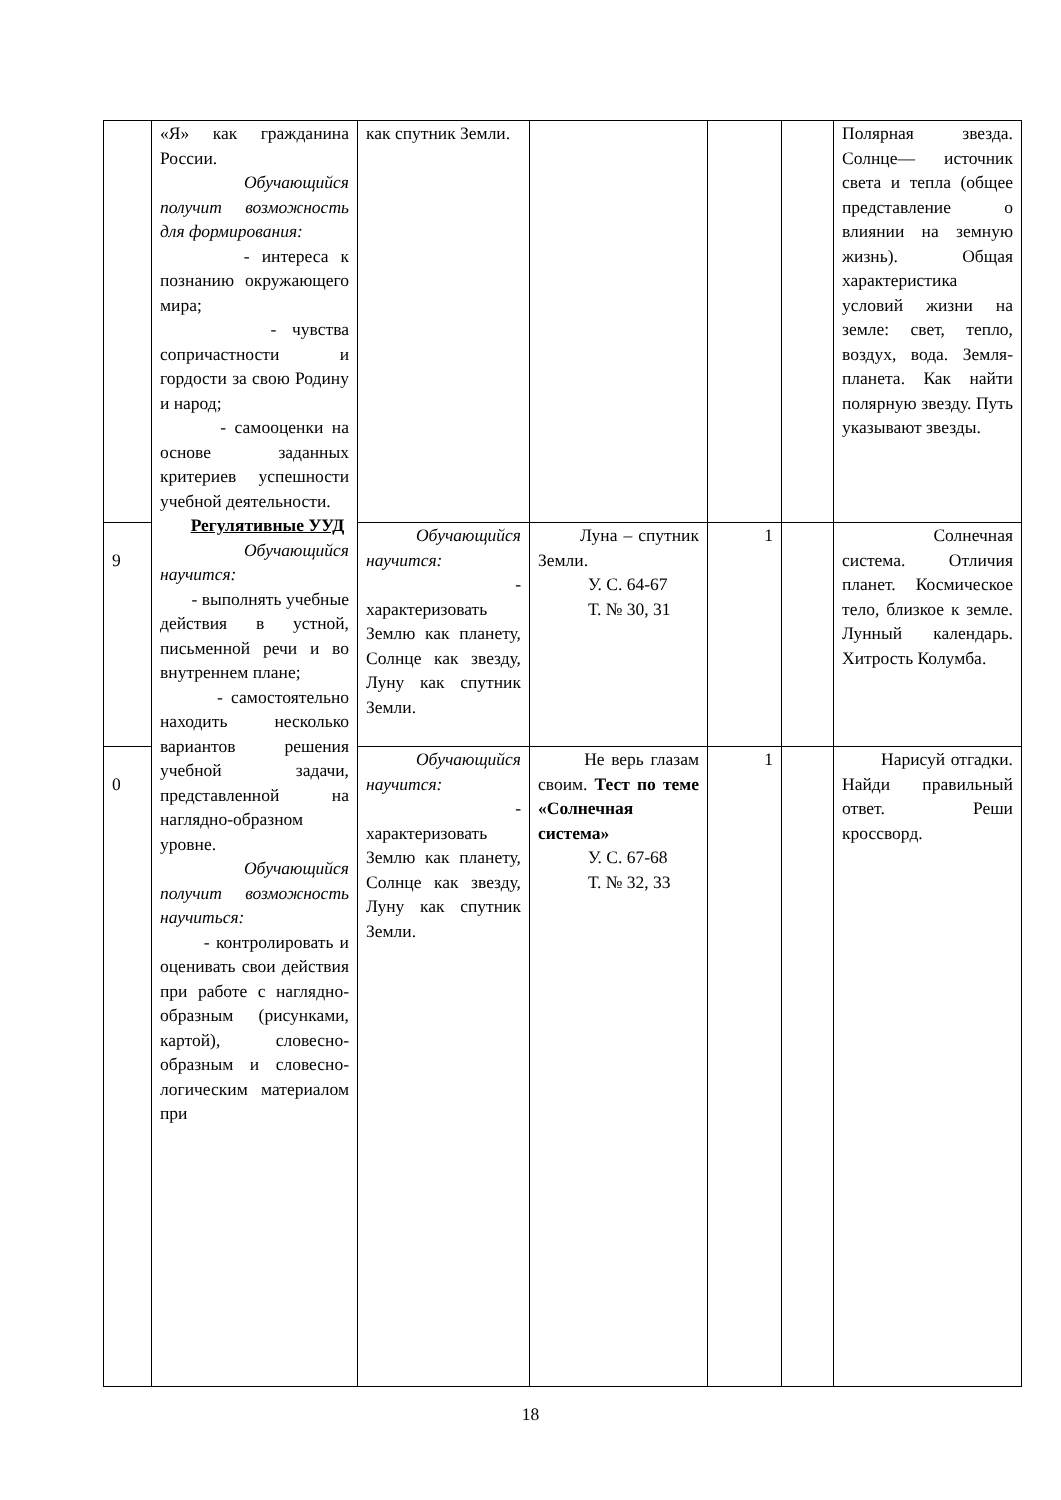| | «Я» как гражданина России. Обучающийся получит возможность для формирования: - интереса к познанию окружающего мира; - чувства сопричастности и гордости за свою Родину и народ; - самооценки на основе заданных критериев успешности учебной деятельности. Регулятивные УУД Обучающийся научится: - выполнять учебные действия в устной, письменной речи и во внутреннем плане; - самостоятельно находить несколько вариантов решения учебной задачи, представленной на наглядно-образном уровне. Обучающийся получит возможность научиться: - контролировать и оценивать свои действия при работе с наглядно-образным (рисунками, картой), словесно-образным и словесно-логическим материалом при | как спутник Земли. | | | | Полярная звезда. Солнце— источник света и тепла (общее представление о влиянии на земную жизнь). Общая характеристика условий жизни на земле: свет, тепло, воздух, вода. Земля-планета. Как найти полярную звезду. Путь указывают звезды. |
| 9 | | Обучающийся научится: - характеризовать Землю как планету, Солнце как звезду, Луну как спутник Земли. | Луна – спутник Земли. У. С. 64-67 Т. № 30, 31 | 1 | | Солнечная система. Отличия планет. Космическое тело, близкое к земле. Лунный календарь. Хитрость Колумба. |
| 0 | | Обучающийся научится: - характеризовать Землю как планету, Солнце как звезду, Луну как спутник Земли. | Не верь глазам своим. Тест по теме «Солнечная система» У. С. 67-68 Т. № 32, 33 | 1 | | Нарисуй отгадки. Найди правильный ответ. Реши кроссворд. |
18